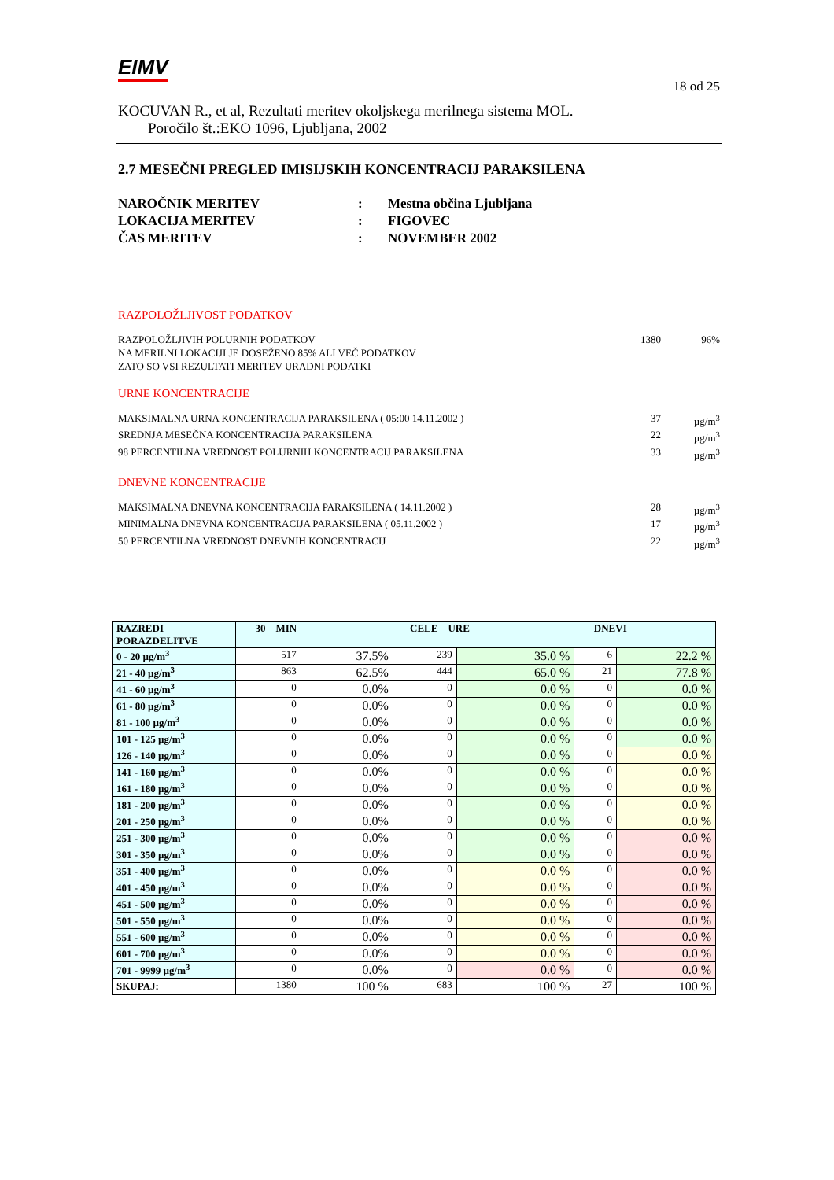EIMV 18 od 25
KOCUVAN R., et al, Rezultati meritev okoljskega merilnega sistema MOL.
Poročilo št.:EKO 1096, Ljubljana, 2002
2.7 MESEČNI PREGLED IMISIJSKIH KONCENTRACIJ PARAKSILENA
NAROČNIK MERITEV: Mestna občina Ljubljana LOKACIJA MERITEV: FIGOVEC ČAS MERITEV: NOVEMBER 2002
RAZPOLOŽLJIVOST PODATKOV
RAZPOLOŽLJIVIH POLURNIH PODATKOV 1380 96%
NA MERILNI LOKACIJI JE DOSEŽENO 85% ALI VEČ PODATKOV
ZATO SO VSI REZULTATI MERITEV URADNI PODATKI
URNE KONCENTRACIJE
MAKSIMALNA URNA KONCENTRACIJA PARAKSILENA ( 05:00 14.11.2002 ) 37 µg/m<sup>3</sup>
SREDNJA MESEČNA KONCENTRACIJA PARAKSILENA 22 µg/m<sup>3</sup>
98 PERCENTILNA VREDNOST POLURNIH KONCENTRACIJ PARAKSILENA 33 µg/m<sup>3</sup>
DNEVNE KONCENTRACIJE
MAKSIMALNA DNEVNA KONCENTRACIJA PARAKSILENA ( 14.11.2002 ) 28 µg/m<sup>3</sup>
MINIMALNA DNEVNA KONCENTRACIJA PARAKSILENA ( 05.11.2002 ) 17 µg/m<sup>3</sup>
50 PERCENTILNA VREDNOST DNEVNIH KONCENTRACIJ 22 µg/m<sup>3</sup>
| RAZREDI PORAZDELITVE | 30 MIN | | CELE URE | | DNEVI | |
| --- | --- | --- | --- | --- | --- | --- |
| 0 - 20 µg/m<sup>3</sup> | 517 | 37.5% | 239 | 35.0 % | 6 | 22.2 % |
| 21 - 40 µg/m<sup>3</sup> | 863 | 62.5% | 444 | 65.0 % | 21 | 77.8 % |
| 41 - 60 µg/m<sup>3</sup> | 0 | 0.0% | 0 | 0.0 % | 0 | 0.0 % |
| 61 - 80 µg/m<sup>3</sup> | 0 | 0.0% | 0 | 0.0 % | 0 | 0.0 % |
| 81 - 100 µg/m<sup>3</sup> | 0 | 0.0% | 0 | 0.0 % | 0 | 0.0 % |
| 101 - 125 µg/m<sup>3</sup> | 0 | 0.0% | 0 | 0.0 % | 0 | 0.0 % |
| 126 - 140 µg/m<sup>3</sup> | 0 | 0.0% | 0 | 0.0 % | 0 | 0.0 % |
| 141 - 160 µg/m<sup>3</sup> | 0 | 0.0% | 0 | 0.0 % | 0 | 0.0 % |
| 161 - 180 µg/m<sup>3</sup> | 0 | 0.0% | 0 | 0.0 % | 0 | 0.0 % |
| 181 - 200 µg/m<sup>3</sup> | 0 | 0.0% | 0 | 0.0 % | 0 | 0.0 % |
| 201 - 250 µg/m<sup>3</sup> | 0 | 0.0% | 0 | 0.0 % | 0 | 0.0 % |
| 251 - 300 µg/m<sup>3</sup> | 0 | 0.0% | 0 | 0.0 % | 0 | 0.0 % |
| 301 - 350 µg/m<sup>3</sup> | 0 | 0.0% | 0 | 0.0 % | 0 | 0.0 % |
| 351 - 400 µg/m<sup>3</sup> | 0 | 0.0% | 0 | 0.0 % | 0 | 0.0 % |
| 401 - 450 µg/m<sup>3</sup> | 0 | 0.0% | 0 | 0.0 % | 0 | 0.0 % |
| 451 - 500 µg/m<sup>3</sup> | 0 | 0.0% | 0 | 0.0 % | 0 | 0.0 % |
| 501 - 550 µg/m<sup>3</sup> | 0 | 0.0% | 0 | 0.0 % | 0 | 0.0 % |
| 551 - 600 µg/m<sup>3</sup> | 0 | 0.0% | 0 | 0.0 % | 0 | 0.0 % |
| 601 - 700 µg/m<sup>3</sup> | 0 | 0.0% | 0 | 0.0 % | 0 | 0.0 % |
| 701 - 9999 µg/m<sup>3</sup> | 0 | 0.0% | 0 | 0.0 % | 0 | 0.0 % |
| SKUPAJ: | 1380 | 100 % | 683 | 100 % | 27 | 100 % |